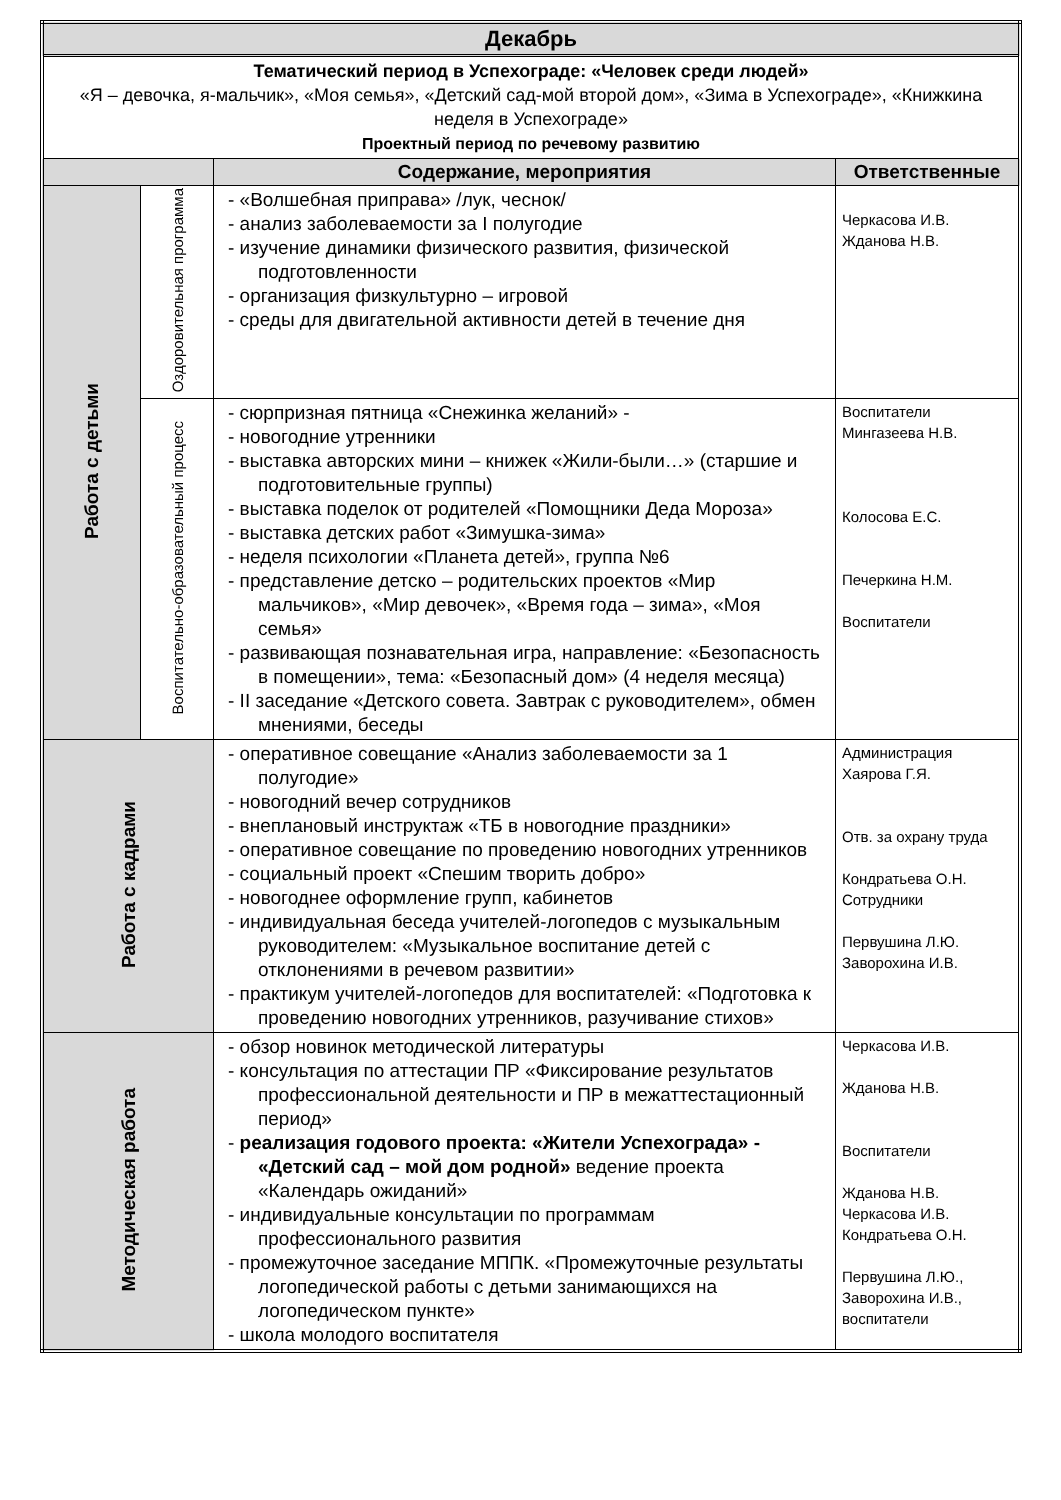| Декабрь | | | |
| Тематический период в Успехограде: «Человек среди людей» «Я – девочка, я-мальчик», «Моя семья», «Детский сад-мой второй дом», «Зима в Успехограде», «Книжкина неделя в Успехограде» Проектный период по речевому развитию | | | |
| | | Содержание, мероприятия | Ответственные |
| Работа с детьми | Оздоровительная программа | - «Волшебная приправа» /лук, чеснок/ - анализ заболеваемости за I полугодие - изучение динамики физического развития, физической подготовленности - организация физкультурно – игровой - среды для двигательной активности детей в течение дня | Черкасова И.В. Жданова Н.В. |
| | Воспитательно-образовательный процесс | - сюрпризная пятница «Снежинка желаний» - - новогодние утренники - выставка авторских мини – книжек «Жили-были…» (старшие и подготовительные группы) - выставка поделок от родителей «Помощники Деда Мороза» - выставка детских работ «Зимушка-зима» - неделя психологии «Планета детей», группа №6 - представление детско – родительских проектов «Мир мальчиков», «Мир девочек», «Время года – зима», «Моя семья» - развивающая познавательная игра, направление: «Безопасность в помещении», тема: «Безопасный дом» (4 неделя месяца) - II заседание «Детского совета. Завтрак с руководителем», обмен мнениями, беседы | Воспитатели Мингазеева Н.В. Колосова Е.С. Печеркина Н.М. Воспитатели |
| Работа с кадрами | | - оперативное совещание «Анализ заболеваемости за 1 полугодие» - новогодний вечер сотрудников - внеплановый инструктаж «ТБ в новогодние праздники» - оперативное совещание по проведению новогодних утренников - социальный проект «Спешим творить добро» - новогоднее оформление групп, кабинетов - индивидуальная беседа учителей-логопедов с музыкальным руководителем: «Музыкальное воспитание детей с отклонениями в речевом развитии» - практикум учителей-логопедов для воспитателей: «Подготовка к проведению новогодних утренников, разучивание стихов» | Администрация Хаярова Г.Я. Отв. за охрану труда Кондратьева О.Н. Сотрудники Первушина Л.Ю. Заворохина И.В. |
| Методическая работа | | - обзор новинок методической литературы - консультация по аттестации ПР «Фиксирование результатов профессиональной деятельности и ПР в межаттестационный период» - реализация годового проекта: «Жители Успехограда» - «Детский сад – мой дом родной» ведение проекта «Календарь ожиданий» - индивидуальные консультации по программам профессионального развития - промежуточное заседание МППК. «Промежуточные результаты логопедической работы с детьми занимающихся на логопедическом пункте» - школа молодого воспитателя | Черкасова И.В. Жданова Н.В. Воспитатели Жданова Н.В. Черкасова И.В. Кондратьева О.Н. Первушина Л.Ю., Заворохина И.В., воспитатели |